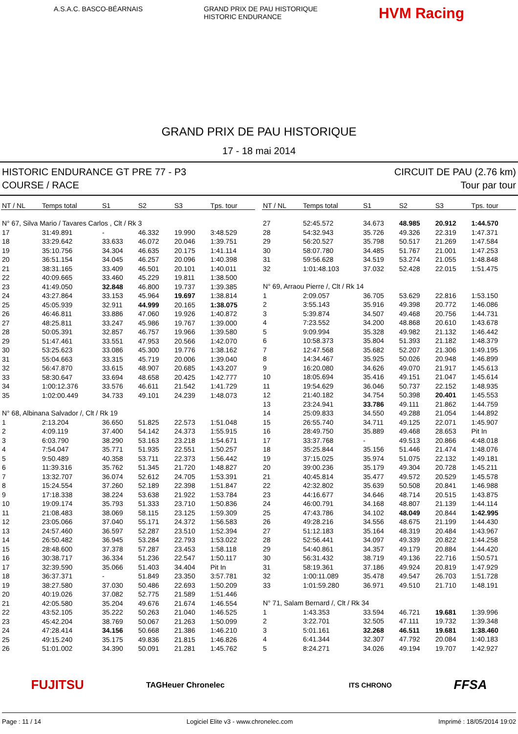A.S.A.C. BASCO-BÉARNAIS GRAND PRIX DE PAU HISTORIQUE
HISTORIC ENDURANCE
HVM Racing
GRAND PRIX DE PAU HISTORIQUE
17 - 18 mai 2014
HISTORIC ENDURANCE GT PRE 77 - P3 CIRCUIT DE PAU (2.76 km)
COURSE / RACE Tour par tour
| NT / NL | Temps total | S1 | S2 | S3 | Tps. tour |
| --- | --- | --- | --- | --- | --- |
| N° 67, Silva Mario / Tavares Carlos , Clt / Rk 3 | | | | | |
| 17 | 31:49.891 | - | 46.332 | 19.990 | 3:48.529 |
| 18 | 33:29.642 | 33.633 | 46.072 | 20.046 | 1:39.751 |
| 19 | 35:10.756 | 34.304 | 46.635 | 20.175 | 1:41.114 |
| 20 | 36:51.154 | 34.045 | 46.257 | 20.096 | 1:40.398 |
| 21 | 38:31.165 | 33.409 | 46.501 | 20.101 | 1:40.011 |
| 22 | 40:09.665 | 33.460 | 45.229 | 19.811 | 1:38.500 |
| 23 | 41:49.050 | 32.848 | 46.800 | 19.737 | 1:39.385 |
| 24 | 43:27.864 | 33.153 | 45.964 | 19.697 | 1:38.814 |
| 25 | 45:05.939 | 32.911 | 44.999 | 20.165 | 1:38.075 |
| 26 | 46:46.811 | 33.886 | 47.060 | 19.926 | 1:40.872 |
| 27 | 48:25.811 | 33.247 | 45.986 | 19.767 | 1:39.000 |
| 28 | 50:05.391 | 32.857 | 46.757 | 19.966 | 1:39.580 |
| 29 | 51:47.461 | 33.551 | 47.953 | 20.566 | 1:42.070 |
| 30 | 53:25.623 | 33.086 | 45.300 | 19.776 | 1:38.162 |
| 31 | 55:04.663 | 33.315 | 45.719 | 20.006 | 1:39.040 |
| 32 | 56:47.870 | 33.615 | 48.907 | 20.685 | 1:43.207 |
| 33 | 58:30.647 | 33.694 | 48.658 | 20.425 | 1:42.777 |
| 34 | 1:00:12.376 | 33.576 | 46.611 | 21.542 | 1:41.729 |
| 35 | 1:02:00.449 | 34.733 | 49.101 | 24.239 | 1:48.073 |
| N° 68, Albinana Salvador /, Clt / Rk 19 | | | | | |
| 1 | 2:13.204 | 36.650 | 51.825 | 22.573 | 1:51.048 |
| 2 | 4:09.119 | 37.400 | 54.142 | 24.373 | 1:55.915 |
| 3 | 6:03.790 | 38.290 | 53.163 | 23.218 | 1:54.671 |
| 4 | 7:54.047 | 35.771 | 51.935 | 22.551 | 1:50.257 |
| 5 | 9:50.489 | 40.358 | 53.711 | 22.373 | 1:56.442 |
| 6 | 11:39.316 | 35.762 | 51.345 | 21.720 | 1:48.827 |
| 7 | 13:32.707 | 36.074 | 52.612 | 24.705 | 1:53.391 |
| 8 | 15:24.554 | 37.260 | 52.189 | 22.398 | 1:51.847 |
| 9 | 17:18.338 | 38.224 | 53.638 | 21.922 | 1:53.784 |
| 10 | 19:09.174 | 35.793 | 51.333 | 23.710 | 1:50.836 |
| 11 | 21:08.483 | 38.069 | 58.115 | 23.125 | 1:59.309 |
| 12 | 23:05.066 | 37.040 | 55.171 | 24.372 | 1:56.583 |
| 13 | 24:57.460 | 36.597 | 52.287 | 23.510 | 1:52.394 |
| 14 | 26:50.482 | 36.945 | 53.284 | 22.793 | 1:53.022 |
| 15 | 28:48.600 | 37.378 | 57.287 | 23.453 | 1:58.118 |
| 16 | 30:38.717 | 36.334 | 51.236 | 22.547 | 1:50.117 |
| 17 | 32:39.590 | 35.066 | 51.403 | 34.404 | Pit In |
| 18 | 36:37.371 | - | 51.849 | 23.350 | 3:57.781 |
| 19 | 38:27.580 | 37.030 | 50.486 | 22.693 | 1:50.209 |
| 20 | 40:19.026 | 37.082 | 52.775 | 21.589 | 1:51.446 |
| 21 | 42:05.580 | 35.204 | 49.676 | 21.674 | 1:46.554 |
| 22 | 43:52.105 | 35.222 | 50.263 | 21.040 | 1:46.525 |
| 23 | 45:42.204 | 38.769 | 50.067 | 21.263 | 1:50.099 |
| 24 | 47:28.414 | 34.156 | 50.668 | 21.386 | 1:46.210 |
| 25 | 49:15.240 | 35.175 | 49.836 | 21.815 | 1:46.826 |
| 26 | 51:01.002 | 34.390 | 50.091 | 21.281 | 1:45.762 |
| NT / NL | Temps total | S1 | S2 | S3 | Tps. tour |
| --- | --- | --- | --- | --- | --- |
| 27 | 52:45.572 | 34.673 | 48.985 | 20.912 | 1:44.570 |
| 28 | 54:32.943 | 35.726 | 49.326 | 22.319 | 1:47.371 |
| 29 | 56:20.527 | 35.798 | 50.517 | 21.269 | 1:47.584 |
| 30 | 58:07.780 | 34.485 | 51.767 | 21.001 | 1:47.253 |
| 31 | 59:56.628 | 34.519 | 53.274 | 21.055 | 1:48.848 |
| 32 | 1:01:48.103 | 37.032 | 52.428 | 22.015 | 1:51.475 |
| N° 69, Arraou Pierre /, Clt / Rk 14 | | | | | |
| 1 | 2:09.057 | 36.705 | 53.629 | 22.816 | 1:53.150 |
| 2 | 3:55.143 | 35.916 | 49.398 | 20.772 | 1:46.086 |
| 3 | 5:39.874 | 34.507 | 49.468 | 20.756 | 1:44.731 |
| 4 | 7:23.552 | 34.200 | 48.868 | 20.610 | 1:43.678 |
| 5 | 9:09.994 | 35.328 | 49.982 | 21.132 | 1:46.442 |
| 6 | 10:58.373 | 35.804 | 51.393 | 21.182 | 1:48.379 |
| 7 | 12:47.568 | 35.682 | 52.207 | 21.306 | 1:49.195 |
| 8 | 14:34.467 | 35.925 | 50.026 | 20.948 | 1:46.899 |
| 9 | 16:20.080 | 34.626 | 49.070 | 21.917 | 1:45.613 |
| 10 | 18:05.694 | 35.416 | 49.151 | 21.047 | 1:45.614 |
| 11 | 19:54.629 | 36.046 | 50.737 | 22.152 | 1:48.935 |
| 12 | 21:40.182 | 34.754 | 50.398 | 20.401 | 1:45.553 |
| 13 | 23:24.941 | 33.786 | 49.111 | 21.862 | 1:44.759 |
| 14 | 25:09.833 | 34.550 | 49.288 | 21.054 | 1:44.892 |
| 15 | 26:55.740 | 34.711 | 49.125 | 22.071 | 1:45.907 |
| 16 | 28:49.750 | 35.889 | 49.468 | 28.653 | Pit In |
| 17 | 33:37.768 | - | 49.513 | 20.866 | 4:48.018 |
| 18 | 35:25.844 | 35.156 | 51.446 | 21.474 | 1:48.076 |
| 19 | 37:15.025 | 35.974 | 51.075 | 22.132 | 1:49.181 |
| 20 | 39:00.236 | 35.179 | 49.304 | 20.728 | 1:45.211 |
| 21 | 40:45.814 | 35.477 | 49.572 | 20.529 | 1:45.578 |
| 22 | 42:32.802 | 35.639 | 50.508 | 20.841 | 1:46.988 |
| 23 | 44:16.677 | 34.646 | 48.714 | 20.515 | 1:43.875 |
| 24 | 46:00.791 | 34.168 | 48.807 | 21.139 | 1:44.114 |
| 25 | 47:43.786 | 34.102 | 48.049 | 20.844 | 1:42.995 |
| 26 | 49:28.216 | 34.556 | 48.675 | 21.199 | 1:44.430 |
| 27 | 51:12.183 | 35.164 | 48.319 | 20.484 | 1:43.967 |
| 28 | 52:56.441 | 34.097 | 49.339 | 20.822 | 1:44.258 |
| 29 | 54:40.861 | 34.357 | 49.179 | 20.884 | 1:44.420 |
| 30 | 56:31.432 | 38.719 | 49.136 | 22.716 | 1:50.571 |
| 31 | 58:19.361 | 37.186 | 49.924 | 20.819 | 1:47.929 |
| 32 | 1:00:11.089 | 35.478 | 49.547 | 26.703 | 1:51.728 |
| 33 | 1:01:59.280 | 36.971 | 49.510 | 21.710 | 1:48.191 |
| N° 71, Salam Bernard /, Clt / Rk 34 | | | | | |
| 1 | 1:43.353 | 33.594 | 46.721 | 19.681 | 1:39.996 |
| 2 | 3:22.701 | 32.505 | 47.111 | 19.732 | 1:39.348 |
| 3 | 5:01.161 | 32.268 | 46.511 | 19.681 | 1:38.460 |
| 4 | 6:41.344 | 32.307 | 47.792 | 20.084 | 1:40.183 |
| 5 | 8:24.271 | 34.026 | 49.194 | 19.707 | 1:42.927 |
FUJITSU TAGHeuer Chronelec ITS CHRONO FFSA
Page : 11 / 14 Logiciel Elite v3 - www.chronelec.com Imprimé : 18/05/2014 19:02